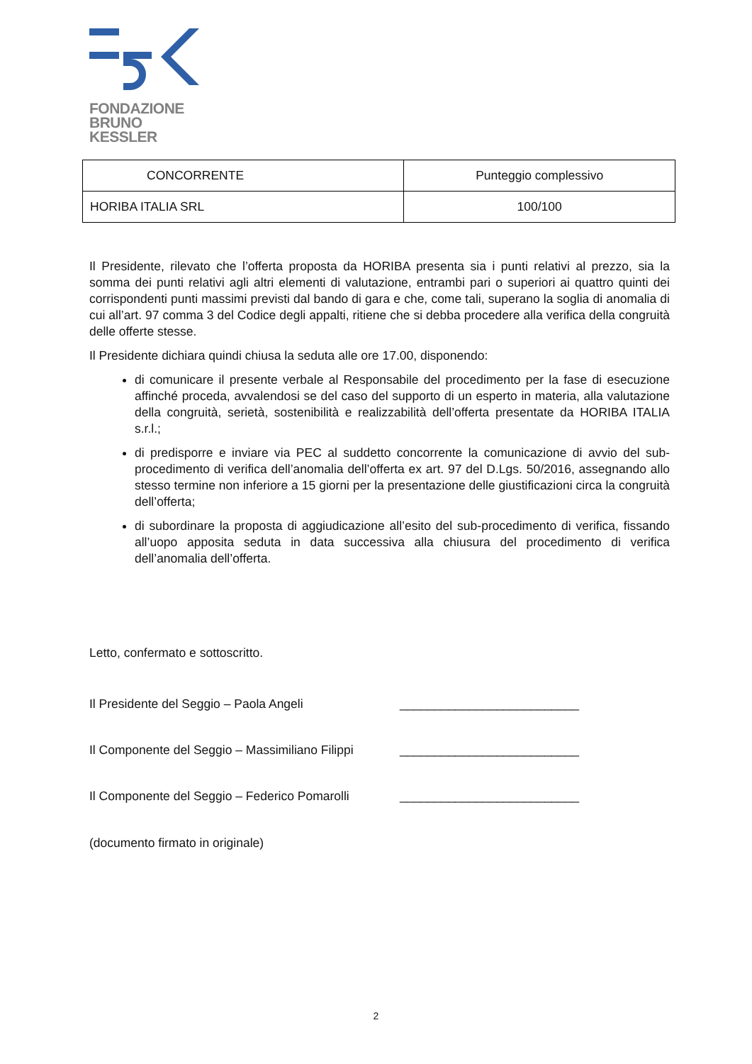FONDAZIONE
BRUNO KESSLER
| CONCORRENTE | Punteggio complessivo |
| --- | --- |
| HORIBA ITALIA SRL | 100/100 |
Il Presidente, rilevato che l’offerta proposta da HORIBA presenta sia i punti relativi al prezzo, sia la somma dei punti relativi agli altri elementi di valutazione, entrambi pari o superiori ai quattro quinti dei corrispondenti punti massimi previsti dal bando di gara e che, come tali, superano la soglia di anomalia di cui all’art. 97 comma 3 del Codice degli appalti, ritiene che si debba procedere alla verifica della congruità delle offerte stesse.
Il Presidente dichiara quindi chiusa la seduta alle ore 17.00, disponendo:
di comunicare il presente verbale al Responsabile del procedimento per la fase di esecuzione affinché proceda, avvalendosi se del caso del supporto di un esperto in materia, alla valutazione della congruità, serietà, sostenibilità e realizzabilità dell’offerta presentate da HORIBA ITALIA s.r.l.;
di predisporre e inviare via PEC al suddetto concorrente la comunicazione di avvio del sub-procedimento di verifica dell’anomalia dell’offerta ex art. 97 del D.Lgs. 50/2016, assegnando allo stesso termine non inferiore a 15 giorni per la presentazione delle giustificazioni circa la congruità dell’offerta;
di subordinare la proposta di aggiudicazione all’esito del sub-procedimento di verifica, fissando all’uopo apposita seduta in data successiva alla chiusura del procedimento di verifica dell’anomalia dell’offerta.
Letto, confermato e sottoscritto.
Il Presidente del Seggio – Paola Angeli __________________________
Il Componente del Seggio – Massimiliano Filippi __________________________
Il Componente del Seggio – Federico Pomarolli __________________________
(documento firmato in originale)
2